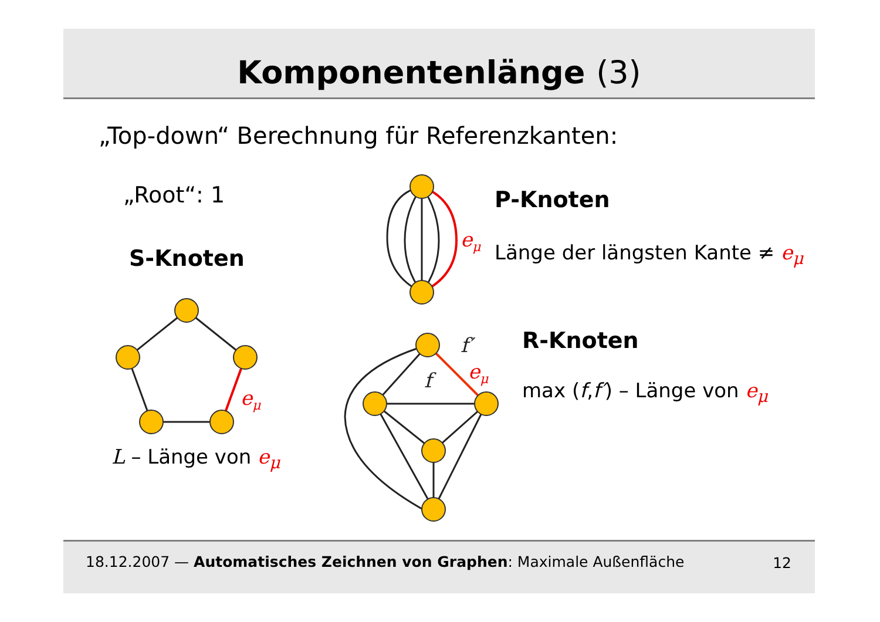Komponentenlänge (3)
„Top-down“ Berechnung für Referenzkanten:
„Root“: 1
S-Knoten
L – Länge von e<sub>μ</sub>
P-Knoten
Länge der längsten Kante ≠ e<sub>μ</sub>
R-Knoten
max (f,f′) – Länge von e<sub>μ</sub>
eμ
eμ
eμ
f′
f
18.12.2007 — Automatisches Zeichnen von Graphen: Maximale Außenfläche 12